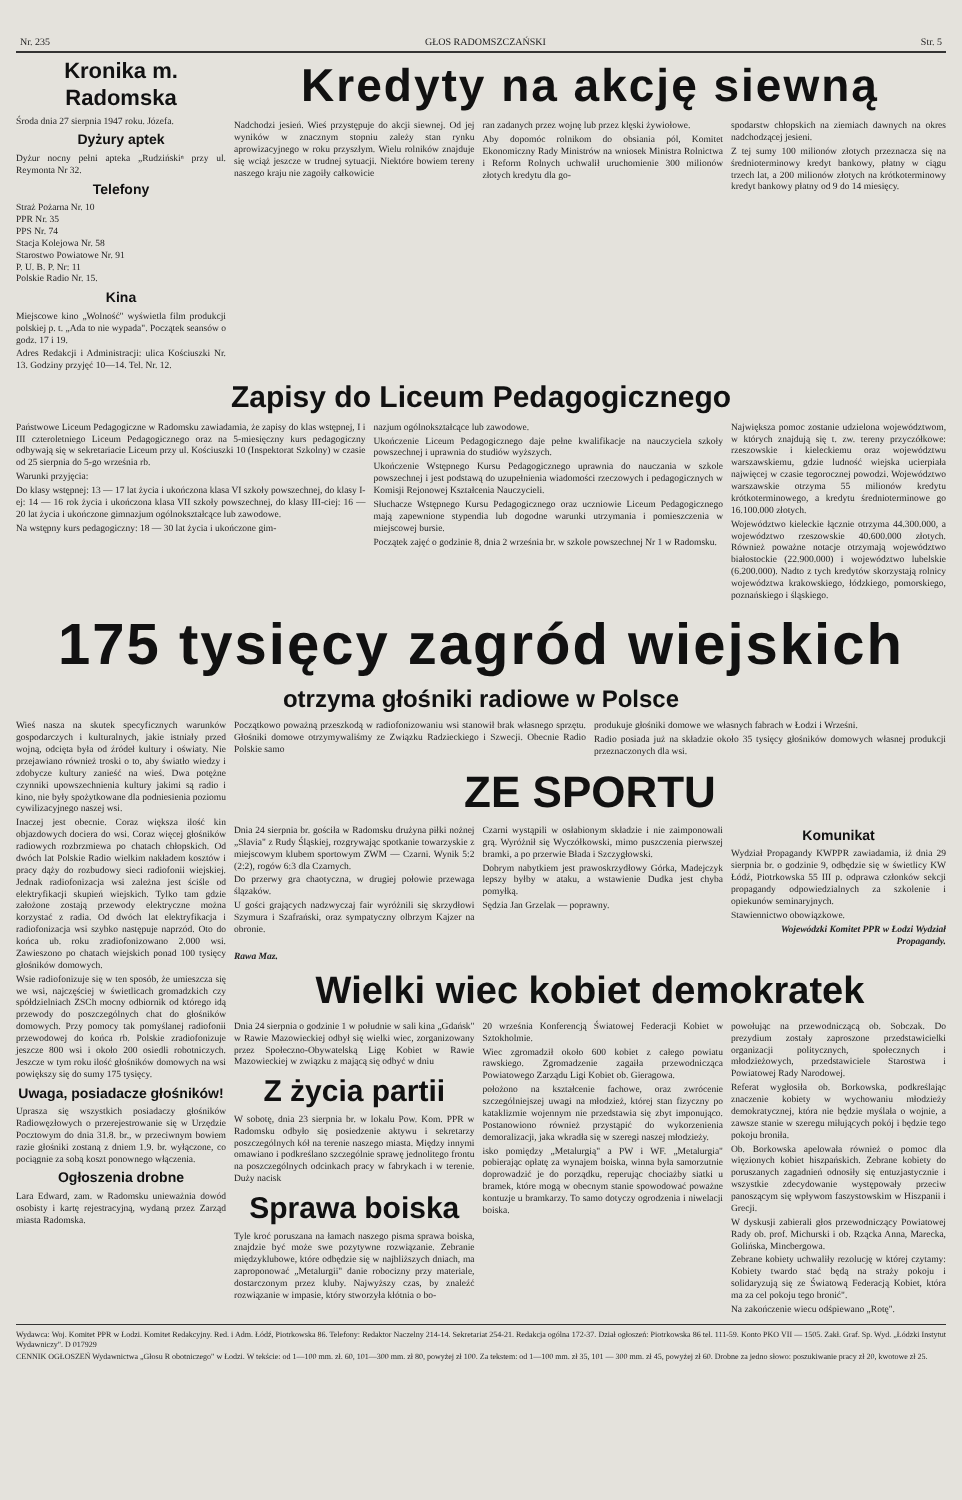Nr. 235 GŁOS RADOMSZCZAŃSKI Str. 5
Kronika m. Radomska
Środa dnia 27 sierpnia 1947 roku. Józefa.
Dyżury aptek
Dyżur nocny pełni apteka „Rudzińskiⁿ przy ul. Reymonta Nr 32.
Telefony
Straż Pożarna Nr. 10
PPR Nr. 35
PPS Nr. 74
Stacja Kolejowa Nr. 58
Starostwo Powiatowe Nr. 91
P. U. B. P. Nr: 11
Polskie Radio Nr. 15.
Kina
Miejscowe kino „Wolność" wyświetla film produkcji polskiej p. t. „Ada to nie wypada". Początek seansów o godz. 17 i 19.
Adres Redakcji i Administracji: ulica Kościuszki Nr. 13. Godziny przyjęć 10—14. Tel. Nr. 12.
Kredyty na akcję siewną
Nadchodzi jesień. Wieś przystępuje do akcji siewnej. Od jej wyników w znacznym stopniu zależy stan rynku aprowizacyjnego w roku przyszłym. Wielu rolników znajduje się wciąż jeszcze w trudnej sytuacji. Niektóre bowiem tereny naszego kraju nie zagoiły całkowicie
ran zadanych przez wojnę lub przez klęski żywiołowe.
Aby dopomóc rolnikom do obsiania pól, Komitet Ekonomiczny Rady Ministrów na wniosek Ministra Rolnictwa i Reform Rolnych uchwalił uruchomienie 300 milionów złotych kredytu dla go-
spodarstw chłopskich na ziemiach dawnych na okres nadchodzącej jesieni.
Z tej sumy 100 milionów złotych przeznacza się na średnioterminowy kredyt bankowy, płatny w ciągu trzech lat, a 200 milionów złotych na krótkoterminowy kredyt bankowy płatny od 9 do 14 miesięcy.
Zapisy do Liceum Pedagogicznego
Państwowe Liceum Pedagogiczne w Radomsku zawiadamia, że zapisy do klas wstępnej, I i III czteroletniego Liceum Pedagogicznego oraz na 5-miesięczny kurs pedagogiczny odbywają się w sekretariacie Liceum przy ul. Kościuszki 10 (Inspektorat Szkolny) w czasie od 25 sierpnia do 5-go września rb.
Warunki przyjęcia:
Do klasy wstępnej: 13 — 17 lat życia i ukończona klasa VI szkoły powszechnej, do klasy I-ej: 14 — 16 rok życia i ukończona klasa VII szkoły powszechnej, do klasy III-ciej: 16 — 20 lat życia i ukończone gimnazjum ogólnokształcące lub zawodowe.
Na wstępny kurs pedagogiczny: 18 — 30 lat życia i ukończone gim-
nazjum ogólnokształcące lub zawodowe.
Ukończenie Liceum Pedagogicznego daje pełne kwalifikacje na nauczyciela szkoły powszechnej i uprawnia do studiów wyższych.
Ukończenie Wstępnego Kursu Pedagogicznego uprawnia do nauczania w szkole powszechnej i jest podstawą do uzupełnienia wiadomości rzeczowych i pedagogicznych w Komisji Rejonowej Kształcenia Nauczycieli.
Słuchacze Wstępnego Kursu Pedagogicznego oraz uczniowie Liceum Pedagogicznego mają zapewnione stypendia lub dogodne warunki utrzymania i pomieszczenia w miejscowej bursie.
Początek zajęć o godzinie 8, dnia 2 września br. w szkole powszechnej Nr 1 w Radomsku.
Największa pomoc zostanie udzielona województwom, w których znajdują się t. zw. tereny przyczółkowe: rzeszowskie i kieleckiemu oraz województwu warszawskiemu, gdzie ludność wiejska ucierpiała najwięcej w czasie tegorocznej powodzi. Województwo warszawskie otrzyma 55 milionów kredytu krótkoterminowego, a kredytu średnioterminowe go 16.100.000 złotych.
Województwo kieleckie łącznie otrzyma 44.300.000, a województwo rzeszowskie 40.600.000 złotych. Również poważne notacje otrzymają województwo białostockie (22.900.000) i województwo lubelskie (6.200.000). Nadto z tych kredytów skorzystają rolnicy województwa krakowskiego, łódzkiego, pomorskiego, poznańskiego i śląskiego.
175 tysięcy zagród wiejskich
otrzyma głośniki radiowe w Polsce
Wieś nasza na skutek specyficznych warunków gospodarczych i kulturalnych, jakie istniały przed wojną, odcięta była od źródeł kultury i oświaty. Nie przejawiano również troski o to, aby światło wiedzy i zdobycze kultury zanieść na wieś. Dwa potężne czynniki upowszechnienia kultury jakimi są radio i kino, nie były spożytkowane dla podniesienia poziomu cywilizacyjnego naszej wsi.
Inaczej jest obecnie. Coraz większa ilość kin objazdowych dociera do wsi. Coraz więcej głośników radiowych rozbrzmiewa po chatach chłopskich. Od dwóch lat Polskie Radio wielkim nakładem kosztów i pracy dąży do rozbudowy sieci radiofonii wiejskiej. Jednak radiofonizacja wsi zależna jest ściśle od elektryfikacji skupień wiejskich. Tylko tam gdzie założone zostają przewody elektryczne można korzystać z radia. Od dwóch lat elektryfikacja i radiofonizacja wsi szybko następuje naprzód. Oto do końca ub. roku zradiofonizowano 2.000 wsi. Zawieszono po chatach wiejskich ponad 100 tysięcy głośników domowych.
Wsie radiofonizuje się w ten sposób, że umieszcza się we wsi, najczęściej w świetlicach gromadzkich czy spółdzielniach ZSCh mocny odbiornik od którego idą przewody do poszczególnych chat do głośników domowych. Przy pomocy tak pomyślanej radiofonii przewodowej do końca rb. Polskie zradiofonizuje jeszcze 800 wsi i około 200 osiedli robotniczych. Jeszcze w tym roku ilość głośników domowych na wsi powiększy się do sumy 175 tysięcy.
Uwaga, posiadacze głośników!
Uprasza się wszystkich posiadaczy głośników Radiowęzłowych o przerejestrowanie się w Urzędzie Pocztowym do dnia 31.8. br., w przeciwnym bowiem razie głośniki zostaną z dniem 1.9. br. wyłączone, co pociągnie za sobą koszt ponownego włączenia.
Ogłoszenia drobne
Lara Edward, zam. w Radomsku unieważnia dowód osobisty i kartę rejestracyjną, wydaną przez Zarząd miasta Radomska.
Początkowo poważną przeszkodą w radiofonizowaniu wsi stanowił brak własnego sprzętu. Głośniki domowe otrzymywaliśmy ze Związku Radzieckiego i Szwecji. Obecnie Radio Polskie samo
produkuje głośniki domowe we własnych fabrach w Łodzi i Wrześni.
Radio posiada już na składzie około 35 tysięcy głośników domowych własnej produkcji przeznaczonych dla wsi.
ZE SPORTU
Dnia 24 sierpnia br. gościła w Radomsku drużyna piłki nożnej „Slavia" z Rudy Śląskiej, rozgrywając spotkanie towarzyskie z miejscowym klubem sportowym ZWM — Czarni. Wynik 5:2 (2:2), rogów 6:3 dla Czarnych.
Do przerwy gra chaotyczna, w drugiej połowie przewaga ślązaków.
U gości grających nadzwyczaj fair wyróżnili się skrzydłowi Szymura i Szafrański, oraz sympatyczny olbrzym Kajzer na obronie.
Czarni wystąpili w osłabionym składzie i nie zaimponowali grą. Wyróżnił się Wyczółkowski, mimo puszczenia pierwszej bramki, a po przerwie Błada i Szczygłowski.
Dobrym nabytkiem jest prawoskrzydłowy Górka, Madejczyk lepszy byłby w ataku, a wstawienie Dudka jest chyba pomyłką.
Sędzia Jan Grzelak — poprawny.
Komunikat
Wydział Propagandy KWPPR zawiadamia, iż dnia 29 sierpnia br. o godzinie 9, odbędzie się w świetlicy KW Łódź, Piotrkowska 55 III p. odprawa członków sekcji propagandy odpowiedzialnych za szkolenie i opiekunów seminaryjnych.
Stawiennictwo obowiązkowe.
Wojewódzki Komitet PPR w Łodzi Wydział Propagandy.
Rawa Maz.
Wielki wiec kobiet demokratek
Dnia 24 sierpnia o godzinie 1 w południe w sali kina „Gdańsk" w Rawie Mazowieckiej odbył się wielki wiec, zorganizowany przez Społeczno-Obywatelską Ligę Kobiet w Rawie Mazowieckiej w związku z mającą się odbyć w dniu
Z życia partii
W sobotę, dnia 23 sierpnia br. w lokalu Pow. Kom. PPR w Radomsku odbyło się posiedzenie aktywu i sekretarzy poszczególnych kół na terenie naszego miasta. Między innymi omawiano i podkreślano szczególnie sprawę jednolitego frontu na poszczególnych odcinkach pracy w fabrykach i w terenie. Duży nacisk
Sprawa boiska
Tyle kroć poruszana na łamach naszego pisma sprawa boiska, znajdzie być może swe pozytywne rozwiązanie. Zebranie międzyklubowe, które odbędzie się w najbliższych dniach, ma zaproponować „Metalurgii" danie robocizny przy materiale, dostarczonym przez kluby. Najwyższy czas, by znaleźć rozwiązanie w impasie, który stworzyła kłótnia o bo-
20 września Konferencją Światowej Federacji Kobiet w Sztokholmie.
Wiec zgromadził około 600 kobiet z całego powiatu rawskiego. Zgromadzenie zagaiła przewodnicząca Powiatowego Zarządu Ligi Kobiet ob. Gieragowa.
położono na kształcenie fachowe, oraz zwrócenie szczególniejszej uwagi na młodzież, której stan fizyczny po kataklizmie wojennym nie przedstawia się zbyt imponująco. Postanowiono również przystąpić do wykorzenienia demoralizacji, jaka wkradła się w szeregi naszej młodzieży.
isko pomiędzy „Metalurgią" a PW i WF. „Metalurgia" pobierając opłatę za wynajem boiska, winna była samorzutnie doprowadzić je do porządku, reperując chociażby siatki u bramek, które mogą w obecnym stanie spowodować poważne kontuzje u bramkarzy. To samo dotyczy ogrodzenia i niwelacji boiska.
powołując na przewodniczącą ob. Sobczak. Do prezydium zostały zaproszone przedstawicielki organizacji politycznych, społecznych i młodzieżowych, przedstawiciele Starostwa i Powiatowej Rady Narodowej.
Referat wygłosiła ob. Borkowska, podkreślając znaczenie kobiety w wychowaniu młodzieży demokratycznej, która nie będzie myślała o wojnie, a zawsze stanie w szeregu miłujących pokój i będzie tego pokoju broniła.
Ob. Borkowska apelowała również o pomoc dla więzionych kobiet hiszpańskich. Zebrane kobiety do poruszanych zagadnień odnosiły się entuzjastycznie i wszystkie zdecydowanie występowały przeciw panoszącym się wpływom faszystowskim w Hiszpanii i Grecji.
W dyskusji zabierali głos przewodniczący Powiatowej Rady ob. prof. Michurski i ob. Rzącka Anna, Marecka, Golińska, Mincbergowa.
Zebrane kobiety uchwaliły rezolucję w której czytamy: Kobiety twardo stać będą na straży pokoju i solidaryzują się ze Światową Federacją Kobiet, która ma za cel pokoju tego bronić".
Na zakończenie wiecu odśpiewano „Rotę".
Wydawca: Woj. Komitet PPR w Łodzi. Komitet Redakcyjny. Red. i Adm. Łódź, Piotrkowska 86. Telefony: Redaktor Naczelny 214-14. Sekretariat 254-21. Redakcja ogólna 172-37. Dział ogłoszeń: Piotrkowska 86 tel. 111-59. Konto PKO VII — 1505. Zakł. Graf. Sp. Wyd. „Łódzki Instytut Wydawniczy". D 017929
CENNIK OGŁOSZEŃ Wydawnictwa „Głosu R obotniczego" w Łodzi. W tekście: od 1—100 mm. zł. 60, 101—300 mm. zł 80, powyżej zł 100. Za tekstem: od 1—100 mm. zł 35, 101 — 300 mm. zł 45, powyżej zł 60. Drobne za jedno słowo: poszukiwanie pracy zł 20, kwotowe zł 25.